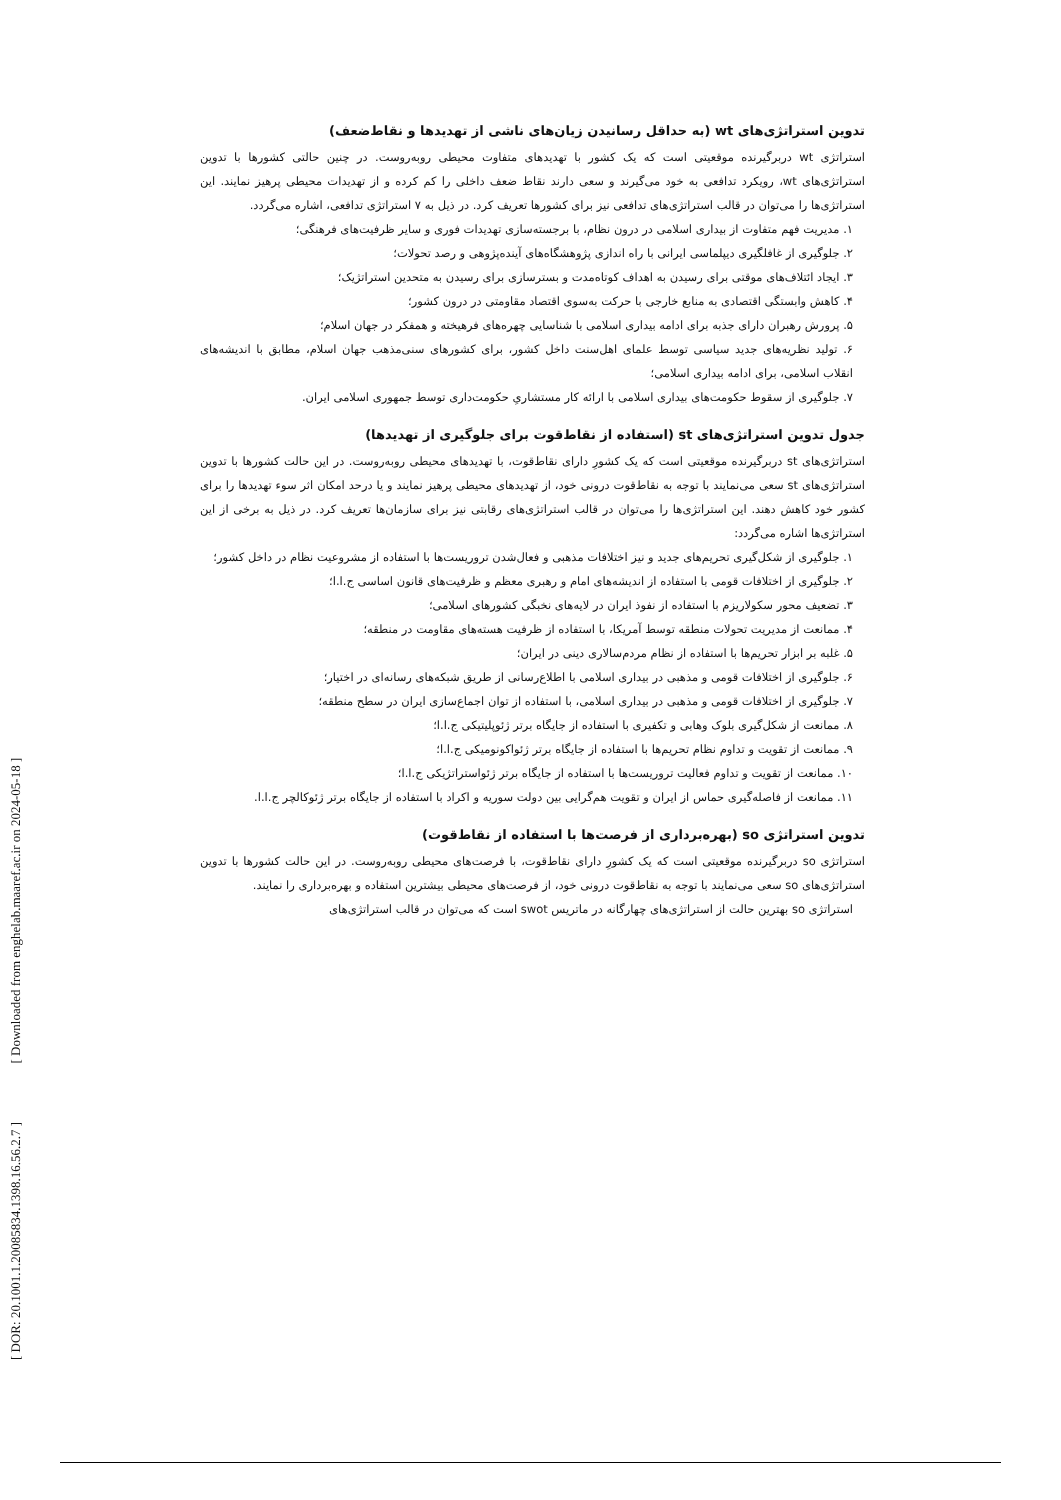[ DOR: 20.1001.1.20085834.1398.16.56.2.7 ] [ Downloaded from enghelab.maaref.ac.ir on 2024-05-18 ]
تدوین استراتژی‌های wt (به حداقل رسانیدن زیان‌های ناشی از تهدیدها و نقاط‌ضعف)
استراتژی wt دربرگیرنده موقعیتی است که یک کشور با تهدیدهای متفاوت محیطی روبه‌روست. در چنین حالتی کشورها با تدوین استراتژی‌های wt، رویکرد تدافعی به خود می‌گیرند و سعی دارند نقاط ضعف داخلی را کم کرده و از تهدیدات محیطی پرهیز نمایند. این استراتژی‌ها را می‌توان در قالب استراتژی‌های تدافعی نیز برای کشورها تعریف کرد. در ذیل به ۷ استراتژی تدافعی، اشاره می‌گردد.
۱. مدیریت فهم متفاوت از بیداری اسلامی در درون نظام، با برجسته‌سازی تهدیدات فوری و سایر ظرفیت‌های فرهنگی؛
۲. جلوگیری از غافلگیری دیپلماسی ایرانی با راه اندازی پژوهشگاه‌های آینده‌پژوهی و رصد تحولات؛
۳. ایجاد ائتلاف‌های موقتی برای رسیدن به اهداف کوتاه‌مدت و بسترسازی برای رسیدن به متحدین استراتژیک؛
۴. کاهش وابستگی اقتصادی به منابع خارجی با حرکت به‌سوی اقتصاد مقاومتی در درون کشور؛
۵. پرورش رهبران دارای جذبه برای ادامه بیداری اسلامی با شناسایی چهره‌های فرهیخته و همفکر در جهان اسلام؛
۶. تولید نظریه‌های جدید سیاسی توسط علمای اهل‌سنت داخل کشور، برای کشورهای سنی‌مذهب جهان اسلام، مطابق با اندیشه‌های انقلاب اسلامی، برای ادامه بیداری اسلامی؛
۷. جلوگیری از سقوط حکومت‌های بیداری اسلامی با ارائه کار مستشاریِ حکومت‌داری توسط جمهوری اسلامی ایران.
جدول تدوین استراتژی‌های st (استفاده از نقاط‌قوت برای جلوگیری از تهدیدها)
استراتژی‌های st دربرگیرنده موقعیتی است که یک کشورِ دارای نقاط‌قوت، با تهدیدهای محیطی روبه‌روست. در این حالت کشورها با تدوین استراتژی‌های st سعی می‌نمایند با توجه به نقاط‌قوت درونی خود، از تهدیدهای محیطی پرهیز نمایند و یا درحد امکان اثر سوء تهدیدها را برای کشور خود کاهش دهند. این استراتژی‌ها را می‌توان در قالب استراتژی‌های رقابتی نیز برای سازمان‌ها تعریف کرد. در ذیل به برخی از این استراتژی‌ها اشاره می‌گردد:
۱. جلوگیری از شکل‌گیری تحریم‌های جدید و نیز اختلافات مذهبی و فعال‌شدن تروریست‌ها با استفاده از مشروعیت نظام در داخل کشور؛
۲. جلوگیری از اختلافات قومی با استفاده از اندیشه‌های امام و رهبری معظم و ظرفیت‌های قانون اساسی ج.ا.ا؛
۳. تضعیف محور سکولاریزم با استفاده از نفوذ ایران در لایه‌های نخبگی کشورهای اسلامی؛
۴. ممانعت از مدیریت تحولات منطقه توسط آمریکا، با استفاده از ظرفیت هسته‌های مقاومت در منطقه؛
۵. غلبه بر ابزار تحریم‌ها با استفاده از نظام مردم‌سالاری دینی در ایران؛
۶. جلوگیری از اختلافات قومی و مذهبی در بیداری اسلامی با اطلاع‌رسانی از طریق شبکه‌های رسانه‌ای در اختیار؛
۷. جلوگیری از اختلافات قومی و مذهبی در بیداری اسلامی، با استفاده از توان اجماع‌سازی ایران در سطح منطقه؛
۸. ممانعت از شکل‌گیری بلوک وهابی و تکفیری با استفاده از جایگاه برتر ژئوپلیتیکی ج.ا.ا؛
۹. ممانعت از تقویت و تداوم نظام تحریم‌ها با استفاده از جایگاه برتر ژئواکونومیکی ج.ا.ا؛
۱۰. ممانعت از تقویت و تداوم فعالیت تروریست‌ها با استفاده از جایگاه برتر ژئواستراتژیکی ج.ا.ا؛
۱۱. ممانعت از فاصله‌گیری حماس از ایران و تقویت هم‌گرایی بین دولت سوریه و اکراد با استفاده از جایگاه برتر ژئوکالچر ج.ا.ا.
تدوین استراتژی so (بهره‌برداری از فرصت‌ها با استفاده از نقاط‌قوت)
استراتژی so دربرگیرنده موقعیتی است که یک کشورِ دارای نقاط‌قوت، با فرصت‌های محیطی روبه‌روست. در این حالت کشورها با تدوین استراتژی‌های so سعی می‌نمایند با توجه به نقاط‌قوت درونی خود، از فرصت‌های محیطی بیشترین استفاده و بهره‌برداری را نمایند.
استراتژی so بهترین حالت از استراتژی‌های چهارگانه در ماتریس swot است که می‌توان در قالب استراتژی‌های